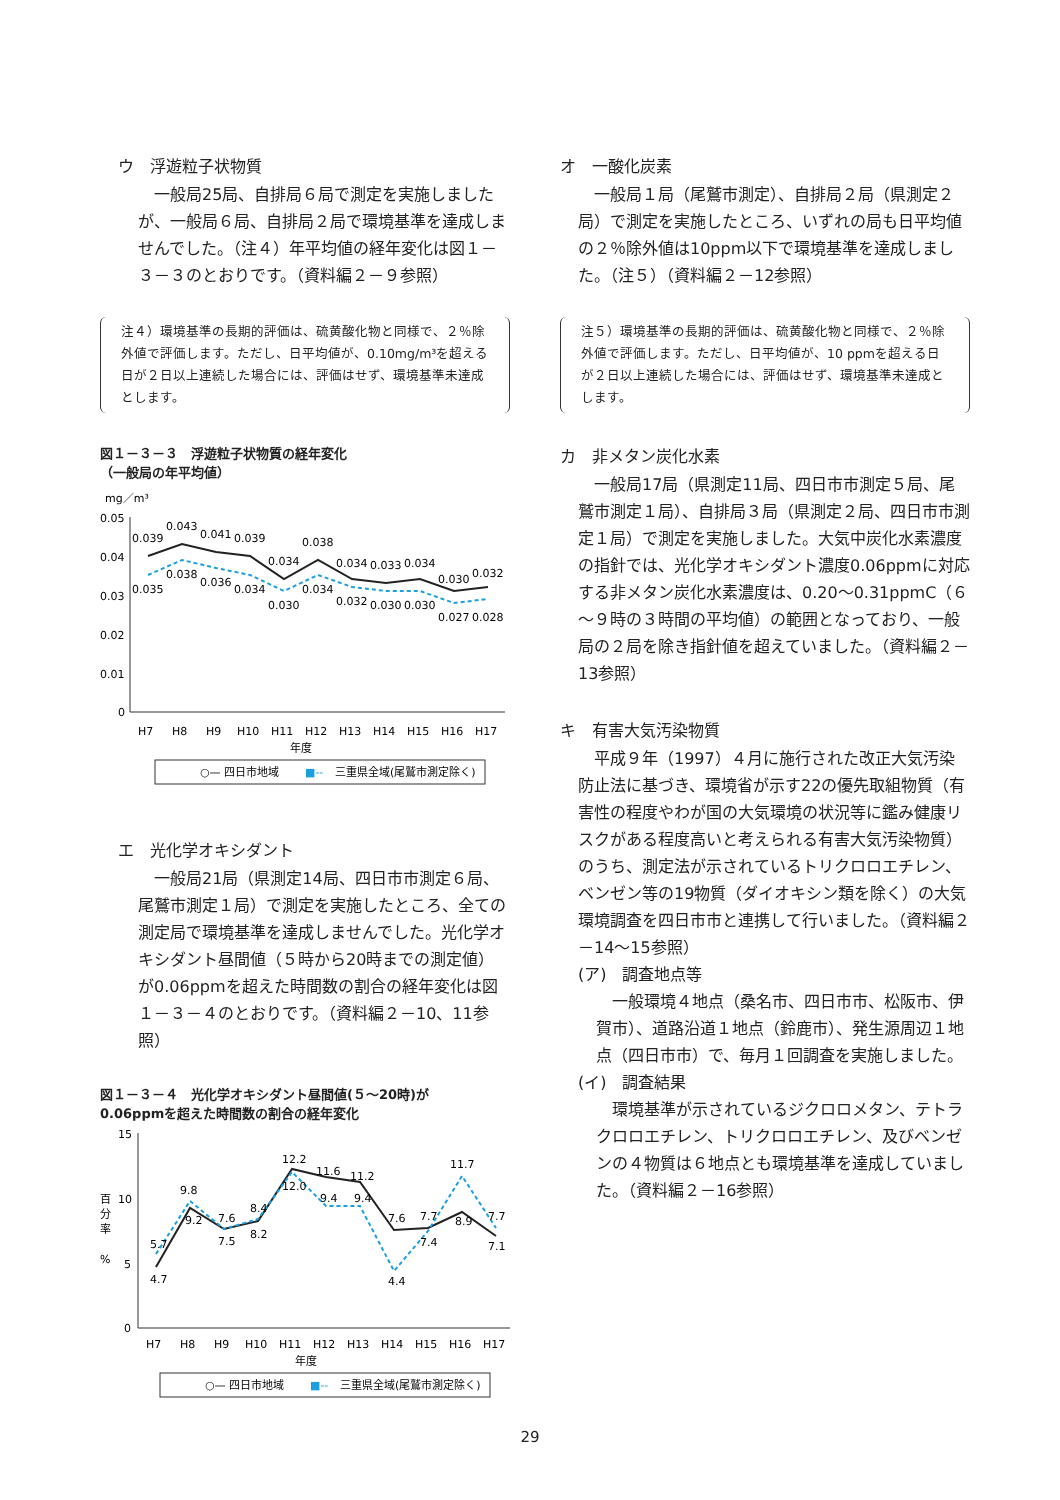ウ　浮遊粒子状物質
　一般局25局、自排局６局で測定を実施しましたが、一般局６局、自排局２局で環境基準を達成しませんでした。（注４）年平均値の経年変化は図１－３－３のとおりです。（資料編２－９参照）
注４）環境基準の長期的評価は、硫黄酸化物と同様で、２％除外値で評価します。ただし、日平均値が、0.10mg/m³を超える日が２日以上連続した場合には、評価はせず、環境基準未達成とします。
図１－３－３　浮遊粒子状物質の経年変化
（一般局の年平均値）
mg／m³
0.05
0.04
0.03
0.02
0.01
0
0.039
0.043
0.041
0.039
0.034
0.038
0.034
0.033
0.034
0.030
0.032
0.035
0.038
0.036
0.034
0.030
0.034
0.032
0.030
0.030
0.027
0.028
H7
H8
H9
H10
H11
H12
H13
H14
H15
H16
H17
年度
○— 四日市地域
■--
三重県全域(尾鷲市測定除く)
エ　光化学オキシダント
　一般局21局（県測定14局、四日市市測定６局、尾鷲市測定１局）で測定を実施したところ、全ての測定局で環境基準を達成しませんでした。光化学オキシダント昼間値（５時から20時までの測定値）が0.06ppmを超えた時間数の割合の経年変化は図１－３－４のとおりです。（資料編２－10、11参照）
図１－３－４　光化学オキシダント昼間値(５～20時)が
0.06ppmを超えた時間数の割合の経年変化
15
10
5
0
百
分
率
%
4.7
5.7
9.8
9.2
7.6
7.5
8.4
8.2
12.2
12.0
11.6
9.4
11.2
9.4
7.6
4.4
7.7
7.4
11.7
8.9
7.7
7.1
H7
H8
H9
H10
H11
H12
H13
H14
H15
H16
H17
年度
○— 四日市地域
■--
三重県全域(尾鷲市測定除く)
オ　一酸化炭素
　一般局１局（尾鷲市測定）、自排局２局（県測定２局）で測定を実施したところ、いずれの局も日平均値の２％除外値は10ppm以下で環境基準を達成しました。（注５）（資料編２－12参照）
注５）環境基準の長期的評価は、硫黄酸化物と同様で、２％除外値で評価します。ただし、日平均値が、10 ppmを超える日が２日以上連続した場合には、評価はせず、環境基準未達成とします。
カ　非メタン炭化水素
　一般局17局（県測定11局、四日市市測定５局、尾鷲市測定１局）、自排局３局（県測定２局、四日市市測定１局）で測定を実施しました。大気中炭化水素濃度の指針では、光化学オキシダント濃度0.06ppmに対応する非メタン炭化水素濃度は、0.20～0.31ppmC（６～９時の３時間の平均値）の範囲となっており、一般局の２局を除き指針値を超えていました。（資料編２－13参照）
キ　有害大気汚染物質
　平成９年（1997）４月に施行された改正大気汚染防止法に基づき、環境省が示す22の優先取組物質（有害性の程度やわが国の大気環境の状況等に鑑み健康リスクがある程度高いと考えられる有害大気汚染物質）のうち、測定法が示されているトリクロロエチレン、ベンゼン等の19物質（ダイオキシン類を除く）の大気環境調査を四日市市と連携して行いました。（資料編２－14～15参照）
(ア)　調査地点等
　一般環境４地点（桑名市、四日市市、松阪市、伊賀市）、道路沿道１地点（鈴鹿市）、発生源周辺１地点（四日市市）で、毎月１回調査を実施しました。
(イ)　調査結果
　環境基準が示されているジクロロメタン、テトラクロロエチレン、トリクロロエチレン、及びベンゼンの４物質は６地点とも環境基準を達成していました。（資料編２－16参照）
29